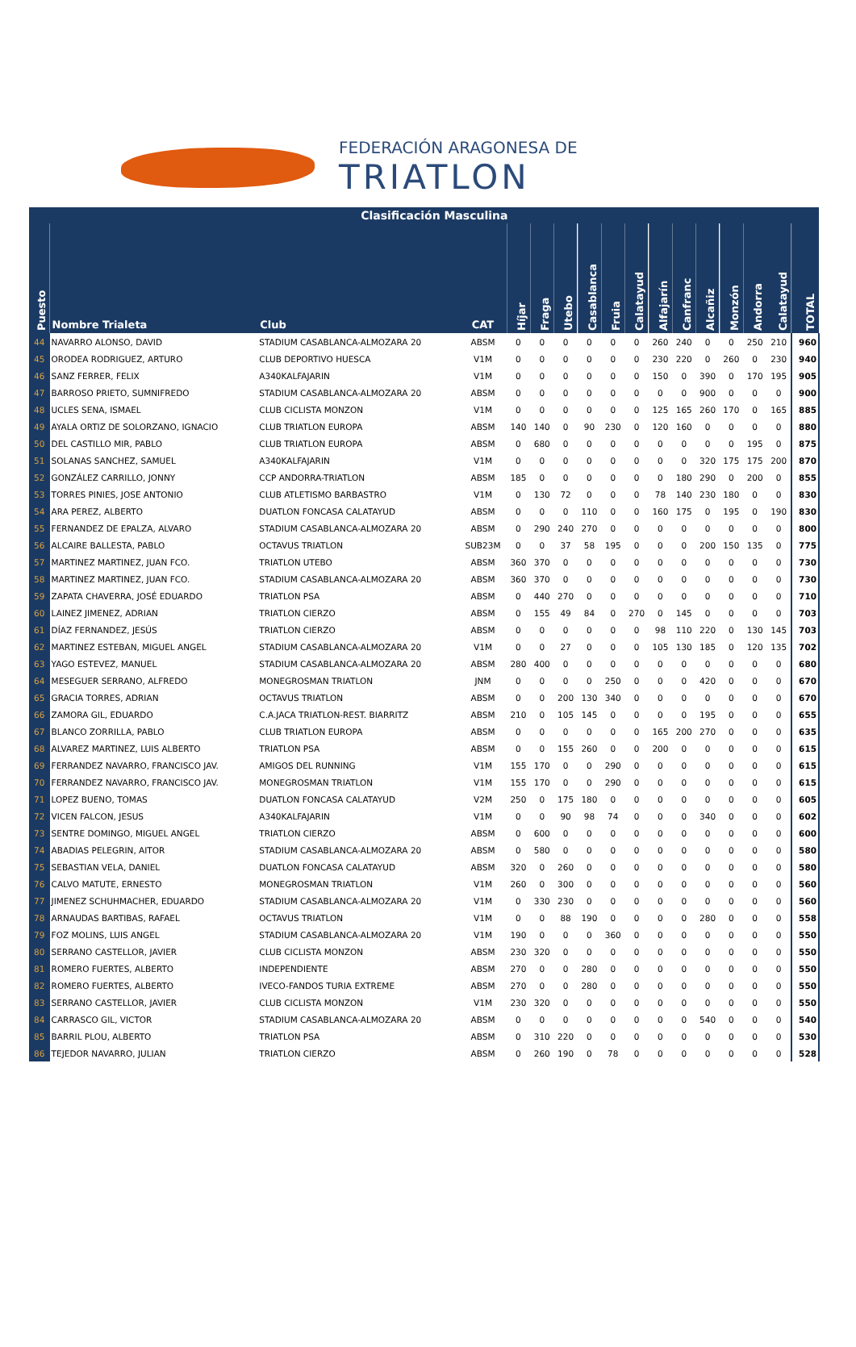FEDERACIÓN ARAGONESA DE
TRIATLON
| | Clasificación Masculina | | | | | | | | | | | | | | | |
| Puesto | Nombre Trialeta | Club | CAT | Híjar | Fraga | Utebo | Casablanca | Fruia | Calatayud | Alfajarín | Canfranc | Alcañiz | Monzón | Andorra | Calatayud | TOTAL |
| 44 | NAVARRO ALONSO, DAVID | STADIUM CASABLANCA-ALMOZARA 20 | ABSM | 0 | 0 | 0 | 0 | 0 | 0 | 260 | 240 | 0 | 0 | 250 | 210 | 960 |
| 45 | ORODEA RODRIGUEZ, ARTURO | CLUB DEPORTIVO HUESCA | V1M | 0 | 0 | 0 | 0 | 0 | 0 | 230 | 220 | 0 | 260 | 0 | 230 | 940 |
| 46 | SANZ FERRER, FELIX | A340KALFAJARIN | V1M | 0 | 0 | 0 | 0 | 0 | 0 | 150 | 0 | 390 | 0 | 170 | 195 | 905 |
| 47 | BARROSO PRIETO, SUMNIFREDO | STADIUM CASABLANCA-ALMOZARA 20 | ABSM | 0 | 0 | 0 | 0 | 0 | 0 | 0 | 0 | 900 | 0 | 0 | 0 | 900 |
| 48 | UCLES SENA, ISMAEL | CLUB CICLISTA MONZON | V1M | 0 | 0 | 0 | 0 | 0 | 0 | 125 | 165 | 260 | 170 | 0 | 165 | 885 |
| 49 | AYALA ORTIZ DE SOLORZANO, IGNACIO | CLUB TRIATLON EUROPA | ABSM | 140 | 140 | 0 | 90 | 230 | 0 | 120 | 160 | 0 | 0 | 0 | 0 | 880 |
| 50 | DEL CASTILLO MIR, PABLO | CLUB TRIATLON EUROPA | ABSM | 0 | 680 | 0 | 0 | 0 | 0 | 0 | 0 | 0 | 0 | 195 | 0 | 875 |
| 51 | SOLANAS SANCHEZ, SAMUEL | A340KALFAJARIN | V1M | 0 | 0 | 0 | 0 | 0 | 0 | 0 | 0 | 320 | 175 | 175 | 200 | 870 |
| 52 | GONZÁLEZ CARRILLO, JONNY | CCP ANDORRA-TRIATLON | ABSM | 185 | 0 | 0 | 0 | 0 | 0 | 0 | 180 | 290 | 0 | 200 | 0 | 855 |
| 53 | TORRES PINIES, JOSE ANTONIO | CLUB ATLETISMO BARBASTRO | V1M | 0 | 130 | 72 | 0 | 0 | 0 | 78 | 140 | 230 | 180 | 0 | 0 | 830 |
| 54 | ARA PEREZ, ALBERTO | DUATLON FONCASA CALATAYUD | ABSM | 0 | 0 | 0 | 110 | 0 | 0 | 160 | 175 | 0 | 195 | 0 | 190 | 830 |
| 55 | FERNANDEZ DE EPALZA, ALVARO | STADIUM CASABLANCA-ALMOZARA 20 | ABSM | 0 | 290 | 240 | 270 | 0 | 0 | 0 | 0 | 0 | 0 | 0 | 0 | 800 |
| 56 | ALCAIRE BALLESTA, PABLO | OCTAVUS TRIATLON | SUB23M | 0 | 0 | 37 | 58 | 195 | 0 | 0 | 0 | 200 | 150 | 135 | 0 | 775 |
| 57 | MARTINEZ MARTINEZ, JUAN FCO. | TRIATLON UTEBO | ABSM | 360 | 370 | 0 | 0 | 0 | 0 | 0 | 0 | 0 | 0 | 0 | 0 | 730 |
| 58 | MARTINEZ MARTINEZ, JUAN FCO. | STADIUM CASABLANCA-ALMOZARA 20 | ABSM | 360 | 370 | 0 | 0 | 0 | 0 | 0 | 0 | 0 | 0 | 0 | 0 | 730 |
| 59 | ZAPATA CHAVERRA, JOSÉ EDUARDO | TRIATLON PSA | ABSM | 0 | 440 | 270 | 0 | 0 | 0 | 0 | 0 | 0 | 0 | 0 | 0 | 710 |
| 60 | LAINEZ JIMENEZ, ADRIAN | TRIATLON CIERZO | ABSM | 0 | 155 | 49 | 84 | 0 | 270 | 0 | 145 | 0 | 0 | 0 | 0 | 703 |
| 61 | DÍAZ FERNANDEZ, JESÚS | TRIATLON CIERZO | ABSM | 0 | 0 | 0 | 0 | 0 | 0 | 98 | 110 | 220 | 0 | 130 | 145 | 703 |
| 62 | MARTINEZ ESTEBAN, MIGUEL ANGEL | STADIUM CASABLANCA-ALMOZARA 20 | V1M | 0 | 0 | 27 | 0 | 0 | 0 | 105 | 130 | 185 | 0 | 120 | 135 | 702 |
| 63 | YAGO ESTEVEZ, MANUEL | STADIUM CASABLANCA-ALMOZARA 20 | ABSM | 280 | 400 | 0 | 0 | 0 | 0 | 0 | 0 | 0 | 0 | 0 | 0 | 680 |
| 64 | MESEGUER SERRANO, ALFREDO | MONEGROSMAN TRIATLON | JNM | 0 | 0 | 0 | 0 | 250 | 0 | 0 | 0 | 420 | 0 | 0 | 0 | 670 |
| 65 | GRACIA TORRES, ADRIAN | OCTAVUS TRIATLON | ABSM | 0 | 0 | 200 | 130 | 340 | 0 | 0 | 0 | 0 | 0 | 0 | 0 | 670 |
| 66 | ZAMORA GIL, EDUARDO | C.A.JACA TRIATLON-REST. BIARRITZ | ABSM | 210 | 0 | 105 | 145 | 0 | 0 | 0 | 0 | 195 | 0 | 0 | 0 | 655 |
| 67 | BLANCO ZORRILLA, PABLO | CLUB TRIATLON EUROPA | ABSM | 0 | 0 | 0 | 0 | 0 | 0 | 165 | 200 | 270 | 0 | 0 | 0 | 635 |
| 68 | ALVAREZ MARTINEZ, LUIS ALBERTO | TRIATLON PSA | ABSM | 0 | 0 | 155 | 260 | 0 | 0 | 200 | 0 | 0 | 0 | 0 | 0 | 615 |
| 69 | FERRANDEZ NAVARRO, FRANCISCO JAV. | AMIGOS DEL RUNNING | V1M | 155 | 170 | 0 | 0 | 290 | 0 | 0 | 0 | 0 | 0 | 0 | 0 | 615 |
| 70 | FERRANDEZ NAVARRO, FRANCISCO JAV. | MONEGROSMAN TRIATLON | V1M | 155 | 170 | 0 | 0 | 290 | 0 | 0 | 0 | 0 | 0 | 0 | 0 | 615 |
| 71 | LOPEZ BUENO, TOMAS | DUATLON FONCASA CALATAYUD | V2M | 250 | 0 | 175 | 180 | 0 | 0 | 0 | 0 | 0 | 0 | 0 | 0 | 605 |
| 72 | VICEN FALCON, JESUS | A340KALFAJARIN | V1M | 0 | 0 | 90 | 98 | 74 | 0 | 0 | 0 | 340 | 0 | 0 | 0 | 602 |
| 73 | SENTRE DOMINGO, MIGUEL ANGEL | TRIATLON CIERZO | ABSM | 0 | 600 | 0 | 0 | 0 | 0 | 0 | 0 | 0 | 0 | 0 | 0 | 600 |
| 74 | ABADIAS PELEGRIN, AITOR | STADIUM CASABLANCA-ALMOZARA 20 | ABSM | 0 | 580 | 0 | 0 | 0 | 0 | 0 | 0 | 0 | 0 | 0 | 0 | 580 |
| 75 | SEBASTIAN VELA, DANIEL | DUATLON FONCASA CALATAYUD | ABSM | 320 | 0 | 260 | 0 | 0 | 0 | 0 | 0 | 0 | 0 | 0 | 0 | 580 |
| 76 | CALVO MATUTE, ERNESTO | MONEGROSMAN TRIATLON | V1M | 260 | 0 | 300 | 0 | 0 | 0 | 0 | 0 | 0 | 0 | 0 | 0 | 560 |
| 77 | JIMENEZ SCHUHMACHER, EDUARDO | STADIUM CASABLANCA-ALMOZARA 20 | V1M | 0 | 330 | 230 | 0 | 0 | 0 | 0 | 0 | 0 | 0 | 0 | 0 | 560 |
| 78 | ARNAUDAS BARTIBAS, RAFAEL | OCTAVUS TRIATLON | V1M | 0 | 0 | 88 | 190 | 0 | 0 | 0 | 0 | 280 | 0 | 0 | 0 | 558 |
| 79 | FOZ MOLINS, LUIS ANGEL | STADIUM CASABLANCA-ALMOZARA 20 | V1M | 190 | 0 | 0 | 0 | 360 | 0 | 0 | 0 | 0 | 0 | 0 | 0 | 550 |
| 80 | SERRANO CASTELLOR, JAVIER | CLUB CICLISTA MONZON | ABSM | 230 | 320 | 0 | 0 | 0 | 0 | 0 | 0 | 0 | 0 | 0 | 0 | 550 |
| 81 | ROMERO FUERTES, ALBERTO | INDEPENDIENTE | ABSM | 270 | 0 | 0 | 280 | 0 | 0 | 0 | 0 | 0 | 0 | 0 | 0 | 550 |
| 82 | ROMERO FUERTES, ALBERTO | IVECO-FANDOS TURIA EXTREME | ABSM | 270 | 0 | 0 | 280 | 0 | 0 | 0 | 0 | 0 | 0 | 0 | 0 | 550 |
| 83 | SERRANO CASTELLOR, JAVIER | CLUB CICLISTA MONZON | V1M | 230 | 320 | 0 | 0 | 0 | 0 | 0 | 0 | 0 | 0 | 0 | 0 | 550 |
| 84 | CARRASCO GIL, VICTOR | STADIUM CASABLANCA-ALMOZARA 20 | ABSM | 0 | 0 | 0 | 0 | 0 | 0 | 0 | 0 | 540 | 0 | 0 | 0 | 540 |
| 85 | BARRIL PLOU, ALBERTO | TRIATLON PSA | ABSM | 0 | 310 | 220 | 0 | 0 | 0 | 0 | 0 | 0 | 0 | 0 | 0 | 530 |
| 86 | TEJEDOR NAVARRO, JULIAN | TRIATLON CIERZO | ABSM | 0 | 260 | 190 | 0 | 78 | 0 | 0 | 0 | 0 | 0 | 0 | 0 | 528 |